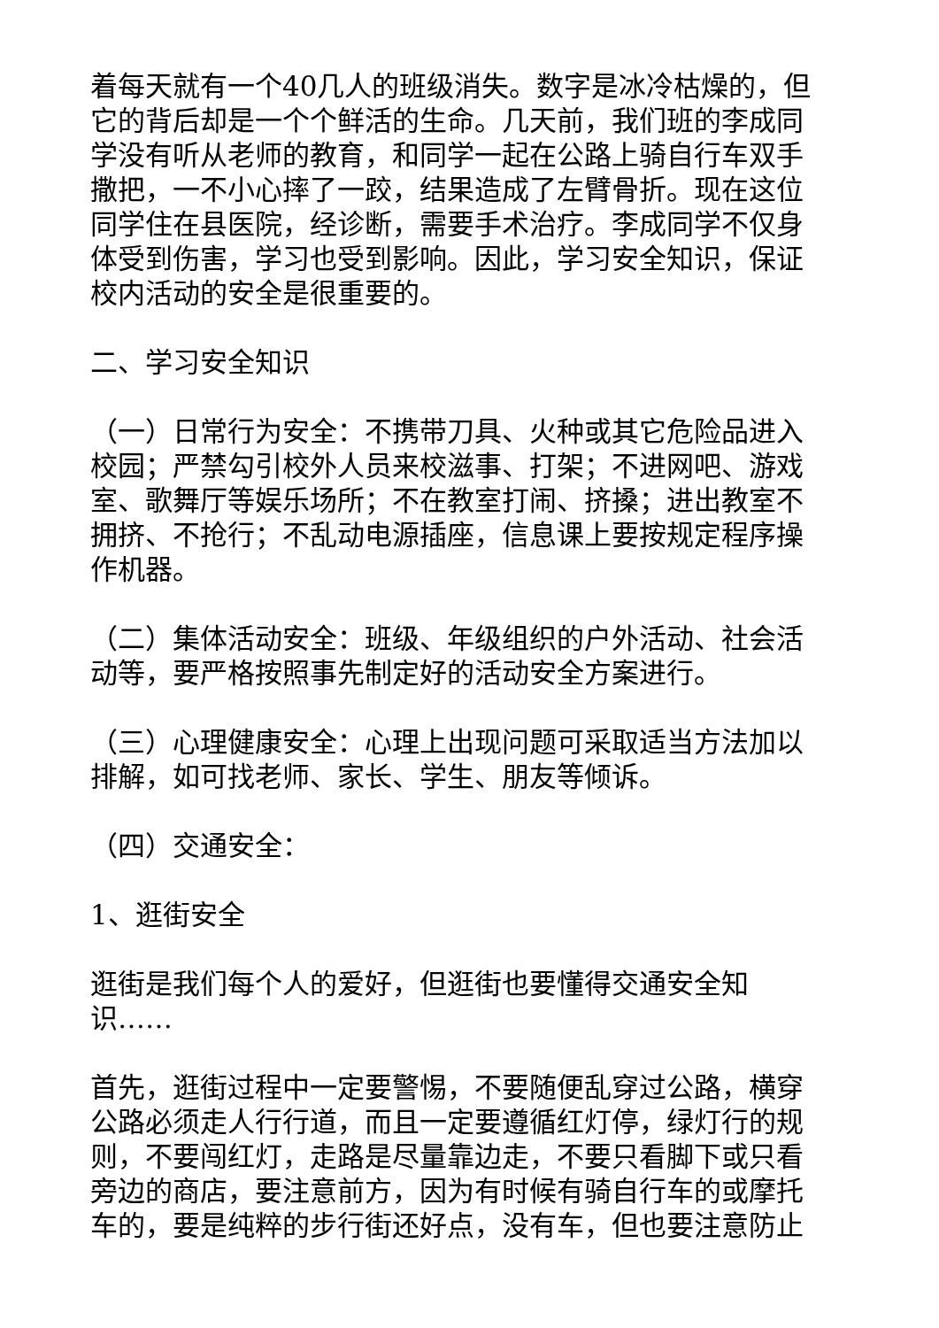着每天就有一个40几人的班级消失。数字是冰冷枯燥的，但它的背后却是一个个鲜活的生命。几天前，我们班的李成同学没有听从老师的教育，和同学一起在公路上骑自行车双手撒把，一不小心摔了一跤，结果造成了左臂骨折。现在这位同学住在县医院，经诊断，需要手术治疗。李成同学不仅身体受到伤害，学习也受到影响。因此，学习安全知识，保证校内活动的安全是很重要的。
二、学习安全知识
（一）日常行为安全：不携带刀具、火种或其它危险品进入校园；严禁勾引校外人员来校滋事、打架；不进网吧、游戏室、歌舞厅等娱乐场所；不在教室打闹、挤搡；进出教室不拥挤、不抢行；不乱动电源插座，信息课上要按规定程序操作机器。
（二）集体活动安全：班级、年级组织的户外活动、社会活动等，要严格按照事先制定好的活动安全方案进行。
（三）心理健康安全：心理上出现问题可采取适当方法加以排解，如可找老师、家长、学生、朋友等倾诉。
（四）交通安全：
1、逛街安全
逛街是我们每个人的爱好，但逛街也要懂得交通安全知识……
首先，逛街过程中一定要警惕，不要随便乱穿过公路，横穿公路必须走人行行道，而且一定要遵循红灯停，绿灯行的规则，不要闯红灯，走路是尽量靠边走，不要只看脚下或只看旁边的商店，要注意前方，因为有时候有骑自行车的或摩托车的，要是纯粹的步行街还好点，没有车，但也要注意防止